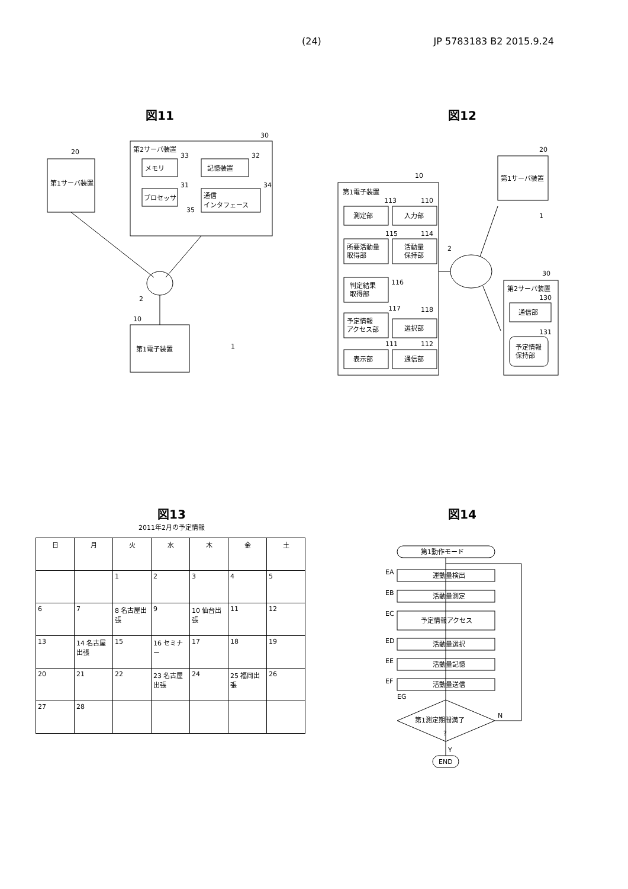(24) JP 5783183 B2 2015.9.24
図11
第1サーバ装置
20
第2サーバ装置
30
メモリ
33
プロセッサ
31
記憶装置
32
通信
インタフェース
34
35
2
第1電子装置
10
1
図12
第1電子装置
10
測定部
113
入力部
110
所要活動量
取得部
115
活動量
保持部
114
判定結果
取得部
116
予定情報
アクセス部
117
選択部
118
表示部
111
通信部
112
2
第1サーバ装置
20
1
第2サーバ装置
30
通信部
130
予定情報
保持部
131
図13
2011年2月の予定情報
| 日 | 月 | 火 | 水 | 木 | 金 | 土 |
| --- | --- | --- | --- | --- | --- | --- |
| | | 1 | 2 | 3 | 4 | 5 |
| 6 | 7 | 8 名古屋出張 | 9 | 10 仙台出張 | 11 | 12 |
| 13 | 14 名古屋出張 | 15 | 16 セミナー | 17 | 18 | 19 |
| 20 | 21 | 22 | 23 名古屋出張 | 24 | 25 福岡出張 | 26 |
| 27 | 28 | | | | | |
図14
第1動作モード
EA
運動量検出
EB
活動量測定
EC
予定情報アクセス
ED
活動量選択
EE
活動量記憶
EF
活動量送信
EG
第1測定期間満了
?
N
Y
END